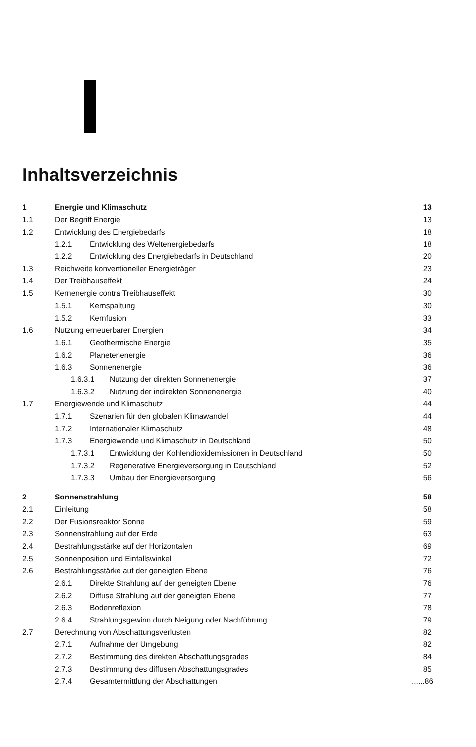Inhaltsverzeichnis
1 Energie und Klimaschutz 13
1.1 Der Begriff Energie 13
1.2 Entwicklung des Energiebedarfs 18
1.2.1 Entwicklung des Weltenergiebedarfs 18
1.2.2 Entwicklung des Energiebedarfs in Deutschland 20
1.3 Reichweite konventioneller Energieträger 23
1.4 Der Treibhauseffekt 24
1.5 Kernenergie contra Treibhauseffekt 30
1.5.1 Kernspaltung 30
1.5.2 Kernfusion 33
1.6 Nutzung erneuerbarer Energien 34
1.6.1 Geothermische Energie 35
1.6.2 Planetenenergie 36
1.6.3 Sonnenenergie 36
1.6.3.1 Nutzung der direkten Sonnenenergie 37
1.6.3.2 Nutzung der indirekten Sonnenenergie 40
1.7 Energiewende und Klimaschutz 44
1.7.1 Szenarien für den globalen Klimawandel 44
1.7.2 Internationaler Klimaschutz 48
1.7.3 Energiewende und Klimaschutz in Deutschland 50
1.7.3.1 Entwicklung der Kohlendioxidemissionen in Deutschland 50
1.7.3.2 Regenerative Energieversorgung in Deutschland 52
1.7.3.3 Umbau der Energieversorgung 56
2 Sonnenstrahlung 58
2.1 Einleitung 58
2.2 Der Fusionsreaktor Sonne 59
2.3 Sonnenstrahlung auf der Erde 63
2.4 Bestrahlungsstärke auf der Horizontalen 69
2.5 Sonnenposition und Einfallswinkel 72
2.6 Bestrahlungsstärke auf der geneigten Ebene 76
2.6.1 Direkte Strahlung auf der geneigten Ebene 76
2.6.2 Diffuse Strahlung auf der geneigten Ebene 77
2.6.3 Bodenreflexion 78
2.6.4 Strahlungsgewinn durch Neigung oder Nachführung 79
2.7 Berechnung von Abschattungsverlusten 82
2.7.1 Aufnahme der Umgebung 82
2.7.2 Bestimmung des direkten Abschattungsgrades 84
2.7.3 Bestimmung des diffusen Abschattungsgrades 85
2.7.4 Gesamtermittlung der Abschattungen......86